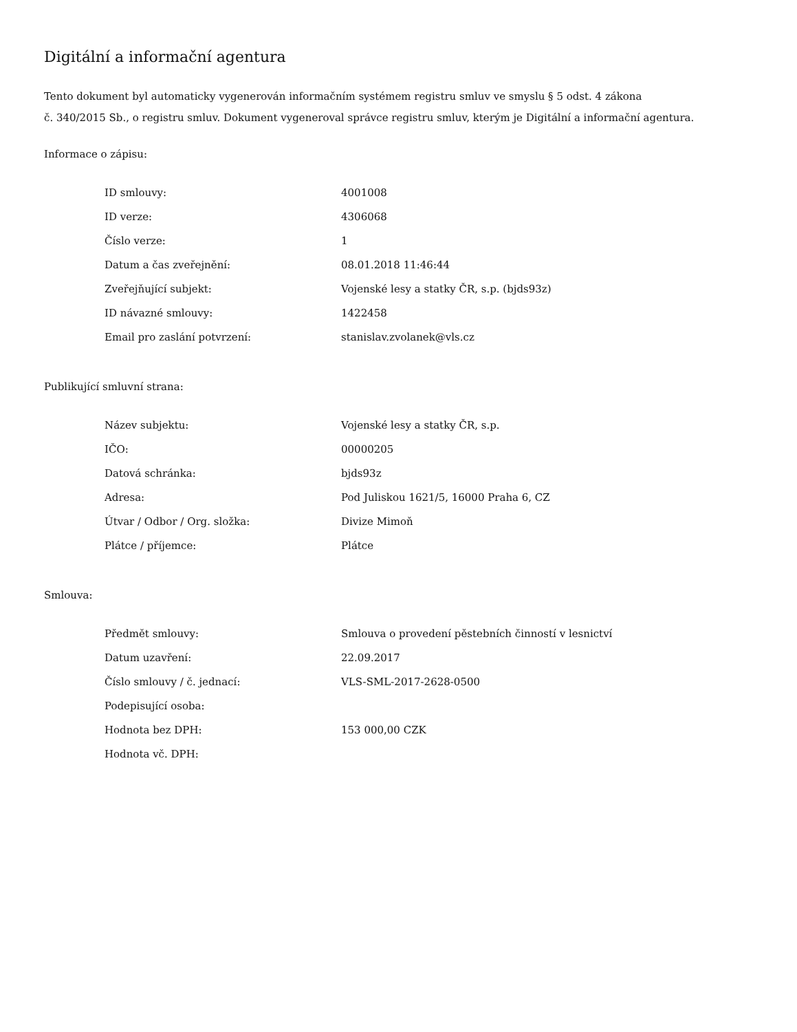Digitální a informační agentura
Tento dokument byl automaticky vygenerován informačním systémem registru smluv ve smyslu § 5 odst. 4 zákona
č. 340/2015 Sb., o registru smluv. Dokument vygeneroval správce registru smluv, kterým je Digitální a informační agentura.
Informace o zápisu:
| ID smlouvy: | 4001008 |
| ID verze: | 4306068 |
| Číslo verze: | 1 |
| Datum a čas zveřejnění: | 08.01.2018 11:46:44 |
| Zveřejňující subjekt: | Vojenské lesy a statky ČR, s.p. (bjds93z) |
| ID návazné smlouvy: | 1422458 |
| Email pro zaslání potvrzení: | stanislav.zvolanek@vls.cz |
Publikující smluvní strana:
| Název subjektu: | Vojenské lesy a statky ČR, s.p. |
| IČO: | 00000205 |
| Datová schránka: | bjds93z |
| Adresa: | Pod Juliskou 1621/5, 16000 Praha 6, CZ |
| Útvar / Odbor / Org. složka: | Divize Mimoň |
| Plátce / příjemce: | Plátce |
Smlouva:
| Předmět smlouvy: | Smlouva o provedení pěstebních činností v lesnictví |
| Datum uzavření: | 22.09.2017 |
| Číslo smlouvy / č. jednací: | VLS-SML-2017-2628-0500 |
| Podepisující osoba: | |
| Hodnota bez DPH: | 153 000,00 CZK |
| Hodnota vč. DPH: | |